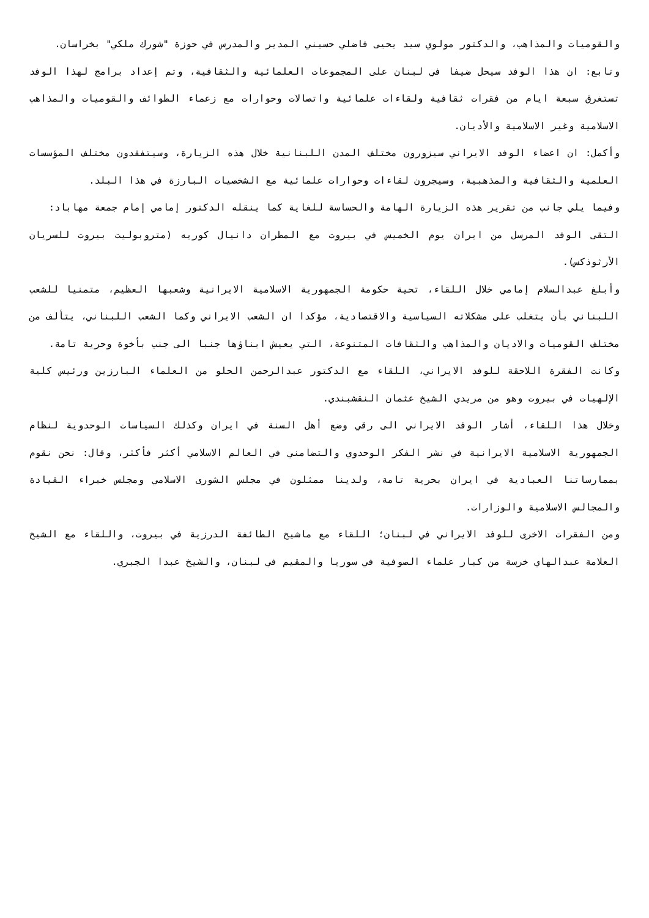والقوميات والمذاهب، والدكتور مولوي سيد يحيى فاضلي حسيني المدير والمدرس في حوزة "شورك ملكي" بخراسان.
وتابع: ان هذا الوفد سيحل ضيفا في لبنان على المجموعات العلمائية والثقافية، وتم إعداد برامج لهذا الوفد تستغرق سبعة ايام من فقرات ثقافية ولقاءات علمائية واتصالات وحوارات مع زعماء الطوائف والقوميات والمذاهب الاسلامية وغير الاسلامية والأديان.
وأكمل: ان اعضاء الوفد الايراني سيزورون مختلف المدن اللبنانية خلال هذه الزيارة، وسيتفقدون مختلف المؤسسات العلمية والثقافية والمذهبية، وسيجرون لقاءات وحوارات علمائية مع الشخصيات البارزة في هذا البلد.
وفيما يلي جانب من تقرير هذه الزيارة الهامة والحساسة للغاية كما ينقله الدكتور إمامي إمام جمعة مهاباد:
التقى الوفد المرسل من ايران يوم الخميس في بيروت مع المطران دانيال كوريه (متروبوليت بيروت للسريان الأرثوذكس).
وأبلغ عبدالسلام إمامي خلال اللقاء، تحية حكومة الجمهورية الاسلامية الايرانية وشعبها العظيم، متمنيا للشعب اللبناني بأن يتغلب على مشكلاته السياسية والاقتصادية، مؤكدا ان الشعب الايراني وكما الشعب اللبناني، يتألف من مختلف القوميات والاديان والمذاهب والثقافات المتنوعة، التي يعيش ابناؤها جنبا الى جنب بأخوة وحرية تامة.
وكانت الفقرة اللاحقة للوفد الايراني، اللقاء مع الدكتور عبدالرحمن الحلو من العلماء البارزين ورئيس كلية الإلهيات في بيروت وهو من مريدي الشيخ عثمان النقشبندي.
وخلال هذا اللقاء، أشار الوفد الايراني الى رقي وضع أهل السنة في ايران وكذلك السياسات الوحدوية لنظام الجمهورية الاسلامية الايرانية في نشر الفكر الوحدوي والتضامني في العالم الاسلامي أكثر فأكثر، وقال: نحن نقوم بممارساتنا العبادية في ايران بحرية تامة، ولدينا ممثلون في مجلس الشورى الاسلامي ومجلس خبراء القيادة والمجالس الاسلامية والوزارات.
ومن الفقرات الاخرى للوفد الايراني في لبنان؛ اللقاء مع ماشيخ الطائفة الدرزية في بيروت، واللقاء مع الشيخ العلامة عبدالهاي خرسة من كبار علماء الصوفية في سوريا والمقيم في لبنان، والشيخ عبدا الجبري.